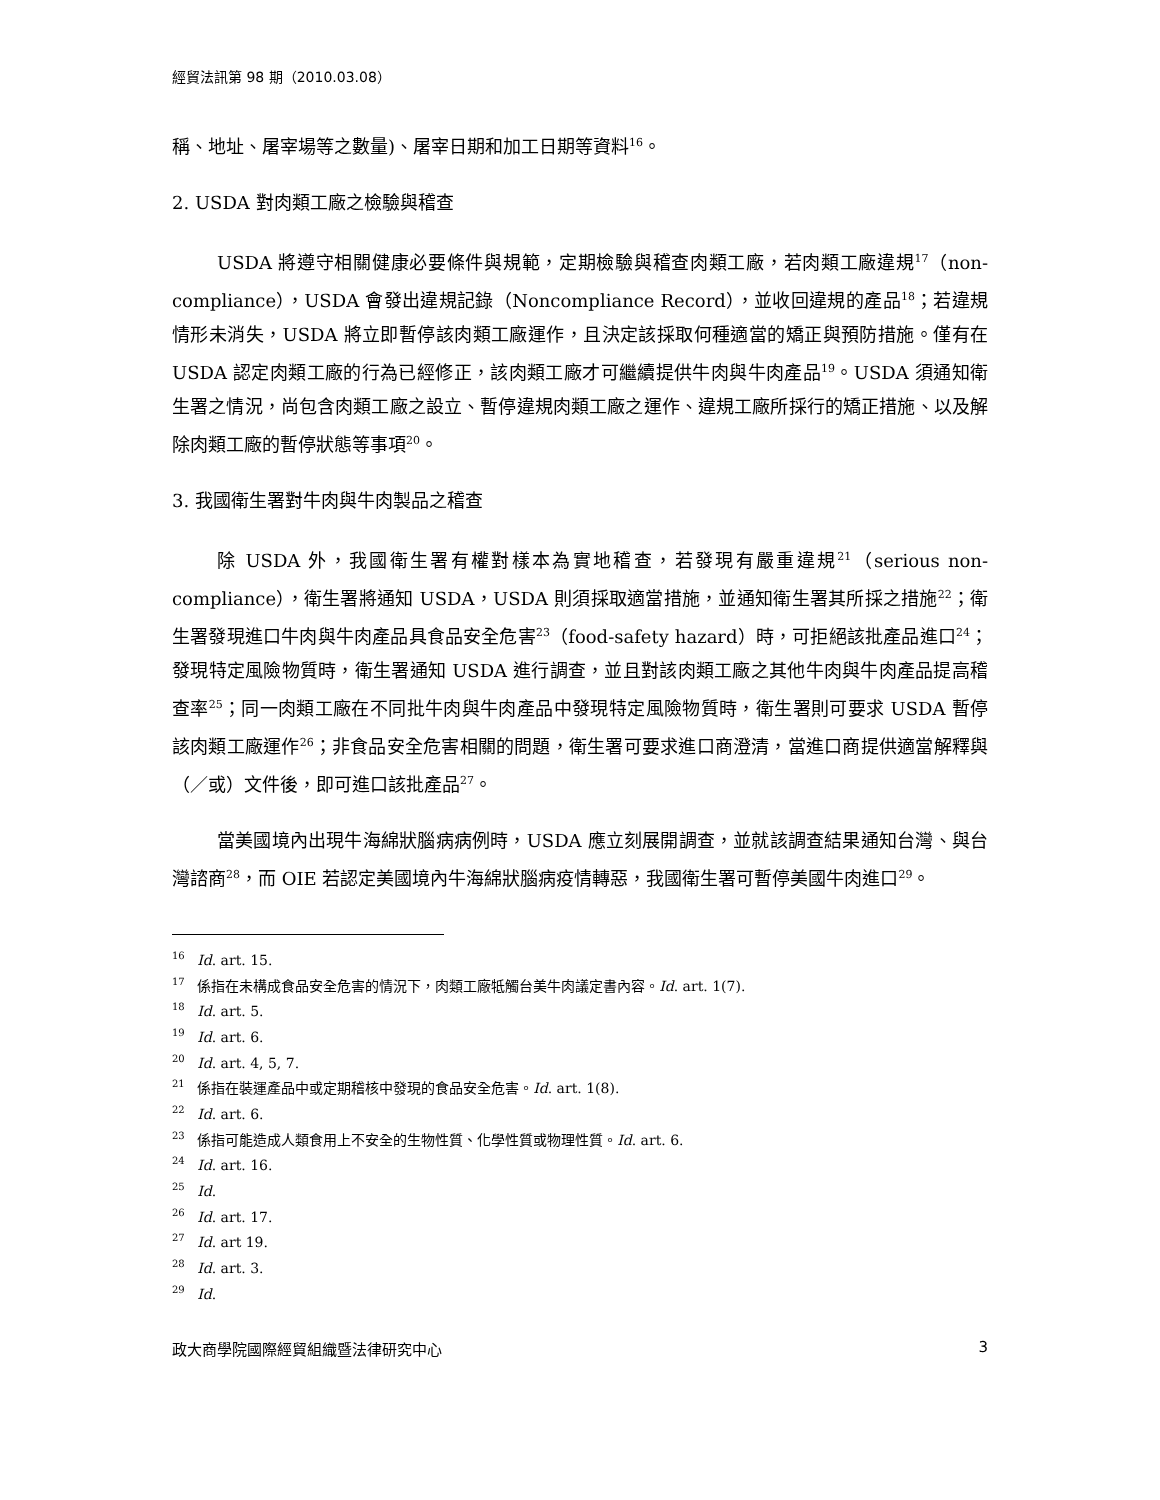經貿法訊第 98 期（2010.03.08）
稱、地址、屠宰場等之數量)、屠宰日期和加工日期等資料<sup>16</sup>。
2. USDA 對肉類工廠之檢驗與稽查
USDA 將遵守相關健康必要條件與規範，定期檢驗與稽查肉類工廠，若肉類工廠違規<sup>17</sup>（non-compliance），USDA 會發出違規記錄（Noncompliance Record），並收回違規的產品<sup>18</sup>；若違規情形未消失，USDA 將立即暫停該肉類工廠運作，且決定該採取何種適當的矯正與預防措施。僅有在 USDA 認定肉類工廠的行為已經修正，該肉類工廠才可繼續提供牛肉與牛肉產品<sup>19</sup>。USDA 須通知衛生署之情況，尚包含肉類工廠之設立、暫停違規肉類工廠之運作、違規工廠所採行的矯正措施、以及解除肉類工廠的暫停狀態等事項<sup>20</sup>。
3. 我國衛生署對牛肉與牛肉製品之稽查
除 USDA 外，我國衛生署有權對樣本為實地稽查，若發現有嚴重違規<sup>21</sup>（serious non-compliance），衛生署將通知 USDA，USDA 則須採取適當措施，並通知衛生署其所採之措施<sup>22</sup>；衛生署發現進口牛肉與牛肉產品具食品安全危害<sup>23</sup>（food-safety hazard）時，可拒絕該批產品進口<sup>24</sup>；發現特定風險物質時，衛生署通知 USDA 進行調查，並且對該肉類工廠之其他牛肉與牛肉產品提高稽查率<sup>25</sup>；同一肉類工廠在不同批牛肉與牛肉產品中發現特定風險物質時，衛生署則可要求 USDA 暫停該肉類工廠運作<sup>26</sup>；非食品安全危害相關的問題，衛生署可要求進口商澄清，當進口商提供適當解釋與（／或）文件後，即可進口該批產品<sup>27</sup>。
當美國境內出現牛海綿狀腦病病例時，USDA 應立刻展開調查，並就該調查結果通知台灣、與台灣諮商<sup>28</sup>，而 OIE 若認定美國境內牛海綿狀腦病疫情轉惡，我國衛生署可暫停美國牛肉進口<sup>29</sup>。
<sup>16</sup> Id. art. 15.
<sup>17</sup> 係指在未構成食品安全危害的情況下，肉類工廠牴觸台美牛肉議定書內容。Id. art. 1(7).
<sup>18</sup> Id. art. 5.
<sup>19</sup> Id. art. 6.
<sup>20</sup> Id. art. 4, 5, 7.
<sup>21</sup> 係指在裝運產品中或定期稽核中發現的食品安全危害。Id. art. 1(8).
<sup>22</sup> Id. art. 6.
<sup>23</sup> 係指可能造成人類食用上不安全的生物性質、化學性質或物理性質。Id. art. 6.
<sup>24</sup> Id. art. 16.
<sup>25</sup> Id.
<sup>26</sup> Id. art. 17.
<sup>27</sup> Id. art 19.
<sup>28</sup> Id. art. 3.
<sup>29</sup> Id.
政大商學院國際經貿組織暨法律研究中心 3